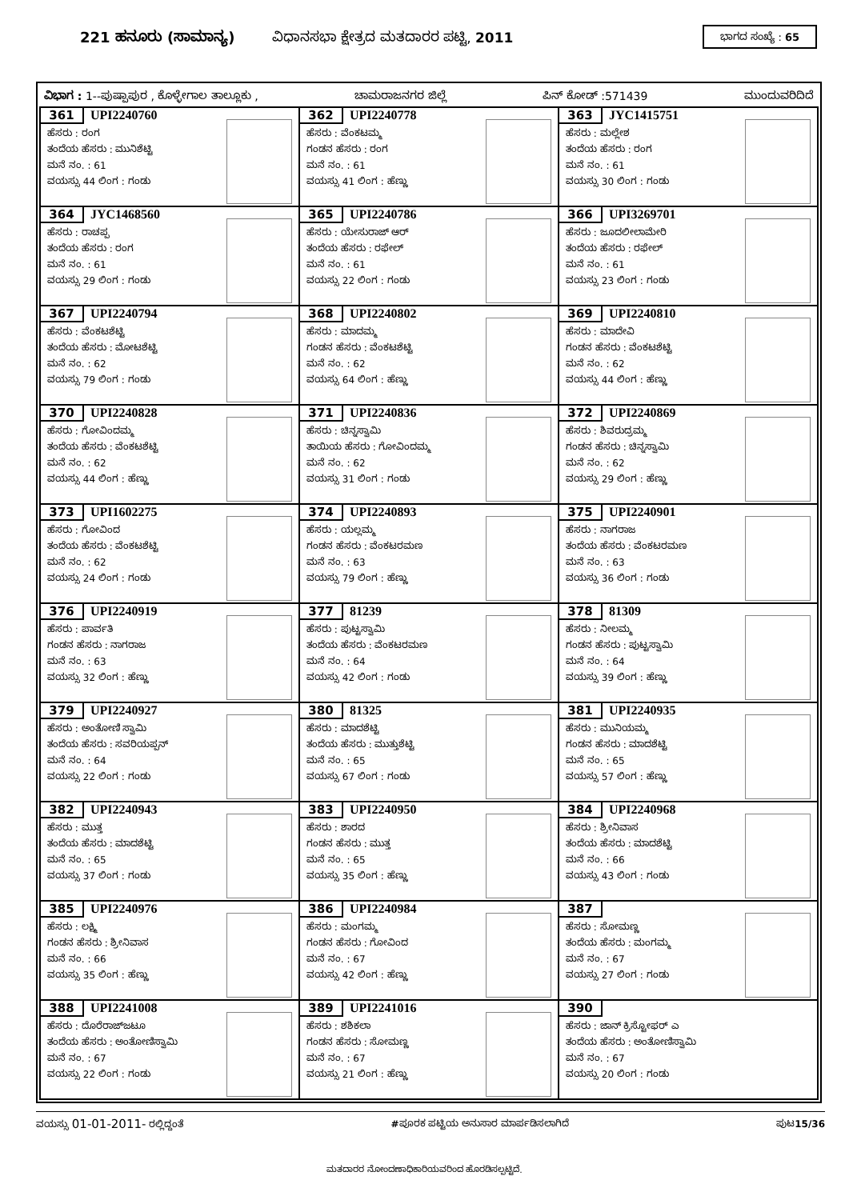221 ಹನೂರು (ಸಾಮಾನ್ಯ) ವಿಧಾನಸಭಾ ಕ್ಷೇತ್ರದ ಮತದಾರರ ಪಟ್ಟಿ, 2011
ಭಾಗದ ಸಂಖ್ಯೆ : 65
ವಿಭಾಗ : 1--ಪುಷ್ಪಾಪುರ , ಕೊಳ್ಳೇಗಾಲ ತಾಲ್ಲೂಕು , ಚಾಮರಾಜನಗರ ಜಿಲ್ಲೆ ಪಿನ್ ಕೋಡ್ :571439 ಮುಂದುವರಿದಿದೆ
| 361 UPI2240760 ಹೆಸರು : ರಂಗ ತಂದೆಯ ಹೆಸರು : ಮುನಿಶೆಟ್ಟಿ ಮನೆ ನಂ. : 61 ವಯಸ್ಸು 44 ಲಿಂಗ : ಗಂಡು | 362 UPI2240778 ಹೆಸರು : ವೆಂಕಟಮ್ಮ ಗಂಡನ ಹೆಸರು : ರಂಗ ಮನೆ ನಂ. : 61 ವಯಸ್ಸು 41 ಲಿಂಗ : ಹೆಣ್ಣು | 363 JYC1415751 ಹೆಸರು : ಮಲ್ಲೇಶ ತಂದೆಯ ಹೆಸರು : ರಂಗ ಮನೆ ನಂ. : 61 ವಯಸ್ಸು 30 ಲಿಂಗ : ಗಂಡು |
| 364 JYC1468560 ಹೆಸರು : ರಾಚಪ್ಪ ತಂದೆಯ ಹೆಸರು : ರಂಗ ಮನೆ ನಂ. : 61 ವಯಸ್ಸು 29 ಲಿಂಗ : ಗಂಡು | 365 UPI2240786 ಹೆಸರು : ಯೇಸುರಾಜ್ ಆರ್ ತಂದೆಯ ಹೆಸರು : ರಫೇಲ್ ಮನೆ ನಂ. : 61 ವಯಸ್ಸು 22 ಲಿಂಗ : ಗಂಡು | 366 UPI3269701 ಹೆಸರು : ಜೂದಲೀಲಾಮೇರಿ ತಂದೆಯ ಹೆಸರು : ರಫೇಲ್ ಮನೆ ನಂ. : 61 ವಯಸ್ಸು 23 ಲಿಂಗ : ಗಂಡು |
| 367 UPI2240794 ಹೆಸರು : ವೆಂಕಟಶೆಟ್ಟಿ ತಂದೆಯ ಹೆಸರು : ಮೋಟಶೆಟ್ಟಿ ಮನೆ ನಂ. : 62 ವಯಸ್ಸು 79 ಲಿಂಗ : ಗಂಡು | 368 UPI2240802 ಹೆಸರು : ಮಾದಮ್ಮ ಗಂಡನ ಹೆಸರು : ವೆಂಕಟಶೆಟ್ಟಿ ಮನೆ ನಂ. : 62 ವಯಸ್ಸು 64 ಲಿಂಗ : ಹೆಣ್ಣು | 369 UPI2240810 ಹೆಸರು : ಮಾದೇವಿ ಗಂಡನ ಹೆಸರು : ವೆಂಕಟಶೆಟ್ಟಿ ಮನೆ ನಂ. : 62 ವಯಸ್ಸು 44 ಲಿಂಗ : ಹೆಣ್ಣು |
| 370 UPI2240828 ಹೆಸರು : ಗೋವಿಂದಮ್ಮ ತಂದೆಯ ಹೆಸರು : ವೆಂಕಟಶೆಟ್ಟಿ ಮನೆ ನಂ. : 62 ವಯಸ್ಸು 44 ಲಿಂಗ : ಹೆಣ್ಣು | 371 UPI2240836 ಹೆಸರು : ಚಿನ್ನಸ್ವಾಮಿ ತಾಯಿಯ ಹೆಸರು : ಗೋವಿಂದಮ್ಮ ಮನೆ ನಂ. : 62 ವಯಸ್ಸು 31 ಲಿಂಗ : ಗಂಡು | 372 UPI2240869 ಹೆಸರು : ಶಿವರುದ್ರಮ್ಮ ಗಂಡನ ಹೆಸರು : ಚಿನ್ನಸ್ವಾಮಿ ಮನೆ ನಂ. : 62 ವಯಸ್ಸು 29 ಲಿಂಗ : ಹೆಣ್ಣು |
| 373 UPI1602275 ಹೆಸರು : ಗೋವಿಂದ ತಂದೆಯ ಹೆಸರು : ವೆಂಕಟಶೆಟ್ಟಿ ಮನೆ ನಂ. : 62 ವಯಸ್ಸು 24 ಲಿಂಗ : ಗಂಡು | 374 UPI2240893 ಹೆಸರು : ಯಲ್ಲಮ್ಮ ಗಂಡನ ಹೆಸರು : ವೆಂಕಟರಮಣ ಮನೆ ನಂ. : 63 ವಯಸ್ಸು 79 ಲಿಂಗ : ಹೆಣ್ಣು | 375 UPI2240901 ಹೆಸರು : ನಾಗರಾಜ ತಂದೆಯ ಹೆಸರು : ವೆಂಕಟರಮಣ ಮನೆ ನಂ. : 63 ವಯಸ್ಸು 36 ಲಿಂಗ : ಗಂಡು |
| 376 UPI2240919 ಹೆಸರು : ಪಾರ್ವತಿ ಗಂಡನ ಹೆಸರು : ನಾಗರಾಜ ಮನೆ ನಂ. : 63 ವಯಸ್ಸು 32 ಲಿಂಗ : ಹೆಣ್ಣು | 377 81239 ಹೆಸರು : ಪುಟ್ಟಸ್ವಾಮಿ ತಂದೆಯ ಹೆಸರು : ವೆಂಕಟರಮಣ ಮನೆ ನಂ. : 64 ವಯಸ್ಸು 42 ಲಿಂಗ : ಗಂಡು | 378 81309 ಹೆಸರು : ನೀಲಮ್ಮ ಗಂಡನ ಹೆಸರು : ಪುಟ್ಟಸ್ವಾಮಿ ಮನೆ ನಂ. : 64 ವಯಸ್ಸು 39 ಲಿಂಗ : ಹೆಣ್ಣು |
| 379 UPI2240927 ಹೆಸರು : ಅಂತೋಣಿ ಸ್ವಾಮಿ ತಂದೆಯ ಹೆಸರು : ಸವರಿಯಪ್ಪನ್ ಮನೆ ನಂ. : 64 ವಯಸ್ಸು 22 ಲಿಂಗ : ಗಂಡು | 380 81325 ಹೆಸರು : ಮಾದಶೆಟ್ಟಿ ತಂದೆಯ ಹೆಸರು : ಮುತ್ತುಶೆಟ್ಟಿ ಮನೆ ನಂ. : 65 ವಯಸ್ಸು 67 ಲಿಂಗ : ಗಂಡು | 381 UPI2240935 ಹೆಸರು : ಮುನಿಯಮ್ಮ ಗಂಡನ ಹೆಸರು : ಮಾದಶೆಟ್ಟಿ ಮನೆ ನಂ. : 65 ವಯಸ್ಸು 57 ಲಿಂಗ : ಹೆಣ್ಣು |
| 382 UPI2240943 ಹೆಸರು : ಮುತ್ತ ತಂದೆಯ ಹೆಸರು : ಮಾದಶೆಟ್ಟಿ ಮನೆ ನಂ. : 65 ವಯಸ್ಸು 37 ಲಿಂಗ : ಗಂಡು | 383 UPI2240950 ಹೆಸರು : ಶಾರದ ಗಂಡನ ಹೆಸರು : ಮುತ್ತ ಮನೆ ನಂ. : 65 ವಯಸ್ಸು 35 ಲಿಂಗ : ಹೆಣ್ಣು | 384 UPI2240968 ಹೆಸರು : ಶ್ರೀನಿವಾಸ ತಂದೆಯ ಹೆಸರು : ಮಾದಶೆಟ್ಟಿ ಮನೆ ನಂ. : 66 ವಯಸ್ಸು 43 ಲಿಂಗ : ಗಂಡು |
| 385 UPI2240976 ಹೆಸರು : ಲಕ್ಷ್ಮಿ ಗಂಡನ ಹೆಸರು : ಶ್ರೀನಿವಾಸ ಮನೆ ನಂ. : 66 ವಯಸ್ಸು 35 ಲಿಂಗ : ಹೆಣ್ಣು | 386 UPI2240984 ಹೆಸರು : ಮಂಗಮ್ಮ ಗಂಡನ ಹೆಸರು : ಗೋವಿಂದ ಮನೆ ನಂ. : 67 ವಯಸ್ಸು 42 ಲಿಂಗ : ಹೆಣ್ಣು | 387 ಹೆಸರು : ಸೋಮಣ್ಣ ತಂದೆಯ ಹೆಸರು : ಮಂಗಮ್ಮ ಮನೆ ನಂ. : 67 ವಯಸ್ಸು 27 ಲಿಂಗ : ಗಂಡು |
| 388 UPI2241008 ಹೆಸರು : ದೊರೆರಾಜ್‌ಜಟೂ ತಂದೆಯ ಹೆಸರು : ಅಂತೋಣಿಸ್ವಾಮಿ ಮನೆ ನಂ. : 67 ವಯಸ್ಸು 22 ಲಿಂಗ : ಗಂಡು | 389 UPI2241016 ಹೆಸರು : ಶಶಿಕಲಾ ಗಂಡನ ಹೆಸರು : ಸೋಮಣ್ಣ ಮನೆ ನಂ. : 67 ವಯಸ್ಸು 21 ಲಿಂಗ : ಹೆಣ್ಣು | 390 ಹೆಸರು : ಜಾನ್ ಕ್ರಿಸ್ಟೋಫರ್ ಎ ತಂದೆಯ ಹೆಸರು : ಅಂತೋಣಿಸ್ವಾಮಿ ಮನೆ ನಂ. : 67 ವಯಸ್ಸು 20 ಲಿಂಗ : ಗಂಡು |
ವಯಸ್ಸು 01-01-2011- ರಲ್ಲಿದ್ದಂತೆ #ಪೂರಕ ಪಟ್ಟಿಯ ಅನುಸಾರ ಮಾರ್ಪಡಿಸಲಾಗಿದೆ ಪುಟ15/36
ಮತದಾರರ ನೋಂದಣಾಧಿಕಾರಿಯವರಿಂದ ಹೊರಡಿಸಲ್ಪಟ್ಟಿದೆ.